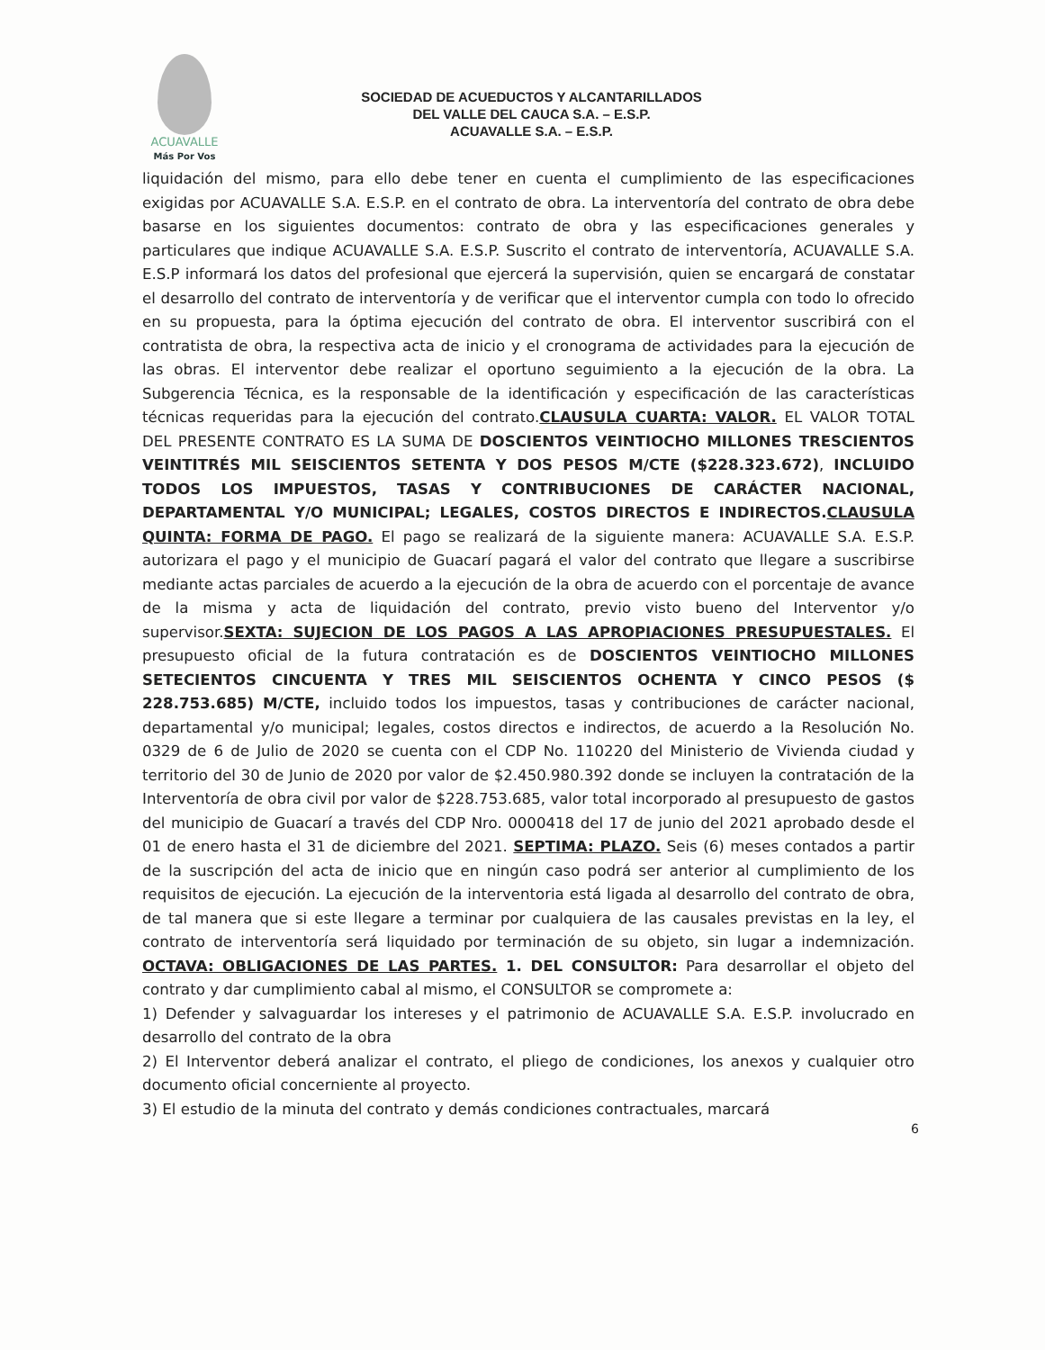ACUAVALLE
Más Por Vos
SOCIEDAD DE ACUEDUCTOS Y ALCANTARILLADOS
DEL VALLE DEL CAUCA S.A. – E.S.P.
ACUAVALLE S.A. – E.S.P.
liquidación del mismo, para ello debe tener en cuenta el cumplimiento de las especificaciones exigidas por ACUAVALLE S.A. E.S.P. en el contrato de obra. La interventoría del contrato de obra debe basarse en los siguientes documentos: contrato de obra y las especificaciones generales y particulares que indique ACUAVALLE S.A. E.S.P. Suscrito el contrato de interventoría, ACUAVALLE S.A. E.S.P informará los datos del profesional que ejercerá la supervisión, quien se encargará de constatar el desarrollo del contrato de interventoría y de verificar que el interventor cumpla con todo lo ofrecido en su propuesta, para la óptima ejecución del contrato de obra. El interventor suscribirá con el contratista de obra, la respectiva acta de inicio y el cronograma de actividades para la ejecución de las obras. El interventor debe realizar el oportuno seguimiento a la ejecución de la obra. La Subgerencia Técnica, es la responsable de la identificación y especificación de las características técnicas requeridas para la ejecución del contrato.CLAUSULA CUARTA: VALOR. EL VALOR TOTAL DEL PRESENTE CONTRATO ES LA SUMA DE DOSCIENTOS VEINTIOCHO MILLONES TRESCIENTOS VEINTITRÉS MIL SEISCIENTOS SETENTA Y DOS PESOS M/CTE ($228.323.672), INCLUIDO TODOS LOS IMPUESTOS, TASAS Y CONTRIBUCIONES DE CARÁCTER NACIONAL, DEPARTAMENTAL Y/O MUNICIPAL; LEGALES, COSTOS DIRECTOS E INDIRECTOS.CLAUSULA QUINTA: FORMA DE PAGO. El pago se realizará de la siguiente manera: ACUAVALLE S.A. E.S.P. autorizara el pago y el municipio de Guacarí pagará el valor del contrato que llegare a suscribirse mediante actas parciales de acuerdo a la ejecución de la obra de acuerdo con el porcentaje de avance de la misma y acta de liquidación del contrato, previo visto bueno del Interventor y/o supervisor.SEXTA: SUJECION DE LOS PAGOS A LAS APROPIACIONES PRESUPUESTALES. El presupuesto oficial de la futura contratación es de DOSCIENTOS VEINTIOCHO MILLONES SETECIENTOS CINCUENTA Y TRES MIL SEISCIENTOS OCHENTA Y CINCO PESOS ($ 228.753.685) M/CTE, incluido todos los impuestos, tasas y contribuciones de carácter nacional, departamental y/o municipal; legales, costos directos e indirectos, de acuerdo a la Resolución No. 0329 de 6 de Julio de 2020 se cuenta con el CDP No. 110220 del Ministerio de Vivienda ciudad y territorio del 30 de Junio de 2020 por valor de $2.450.980.392 donde se incluyen la contratación de la Interventoría de obra civil por valor de $228.753.685, valor total incorporado al presupuesto de gastos del municipio de Guacarí a través del CDP Nro. 0000418 del 17 de junio del 2021 aprobado desde el 01 de enero hasta el 31 de diciembre del 2021. SEPTIMA: PLAZO. Seis (6) meses contados a partir de la suscripción del acta de inicio que en ningún caso podrá ser anterior al cumplimiento de los requisitos de ejecución. La ejecución de la interventoria está ligada al desarrollo del contrato de obra, de tal manera que si este llegare a terminar por cualquiera de las causales previstas en la ley, el contrato de interventoría será liquidado por terminación de su objeto, sin lugar a indemnización. OCTAVA: OBLIGACIONES DE LAS PARTES. 1. DEL CONSULTOR: Para desarrollar el objeto del contrato y dar cumplimiento cabal al mismo, el CONSULTOR se compromete a:
1) Defender y salvaguardar los intereses y el patrimonio de ACUAVALLE S.A. E.S.P. involucrado en desarrollo del contrato de la obra
2) El Interventor deberá analizar el contrato, el pliego de condiciones, los anexos y cualquier otro documento oficial concerniente al proyecto.
3) El estudio de la minuta del contrato y demás condiciones contractuales, marcará
6